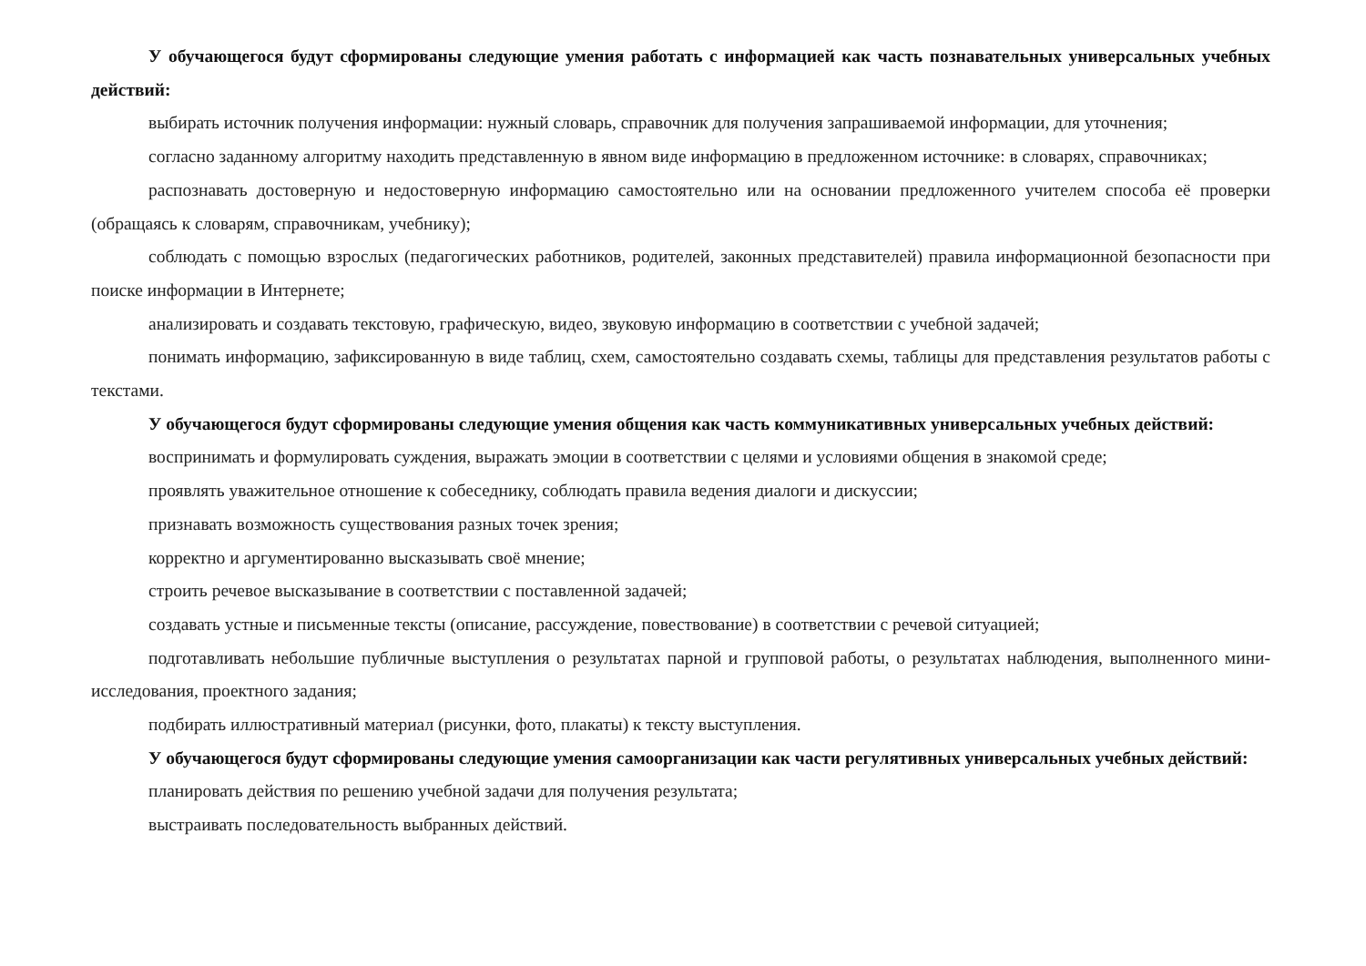У обучающегося будут сформированы следующие умения работать с информацией как часть познавательных универсальных учебных действий:
выбирать источник получения информации: нужный словарь, справочник для получения запрашиваемой информации, для уточнения;
согласно заданному алгоритму находить представленную в явном виде информацию в предложенном источнике: в словарях, справочниках;
распознавать достоверную и недостоверную информацию самостоятельно или на основании предложенного учителем способа её проверки (обращаясь к словарям, справочникам, учебнику);
соблюдать с помощью взрослых (педагогических работников, родителей, законных представителей) правила информационной безопасности при поиске информации в Интернете;
анализировать и создавать текстовую, графическую, видео, звуковую информацию в соответствии с учебной задачей;
понимать информацию, зафиксированную в виде таблиц, схем, самостоятельно создавать схемы, таблицы для представления результатов работы с текстами.
У обучающегося будут сформированы следующие умения общения как часть коммуникативных универсальных учебных действий:
воспринимать и формулировать суждения, выражать эмоции в соответствии с целями и условиями общения в знакомой среде;
проявлять уважительное отношение к собеседнику, соблюдать правила ведения диалоги и дискуссии;
признавать возможность существования разных точек зрения;
корректно и аргументированно высказывать своё мнение;
строить речевое высказывание в соответствии с поставленной задачей;
создавать устные и письменные тексты (описание, рассуждение, повествование) в соответствии с речевой ситуацией;
подготавливать небольшие публичные выступления о результатах парной и групповой работы, о результатах наблюдения, выполненного мини-исследования, проектного задания;
подбирать иллюстративный материал (рисунки, фото, плакаты) к тексту выступления.
У обучающегося будут сформированы следующие умения самоорганизации как части регулятивных универсальных учебных действий:
планировать действия по решению учебной задачи для получения результата;
выстраивать последовательность выбранных действий.